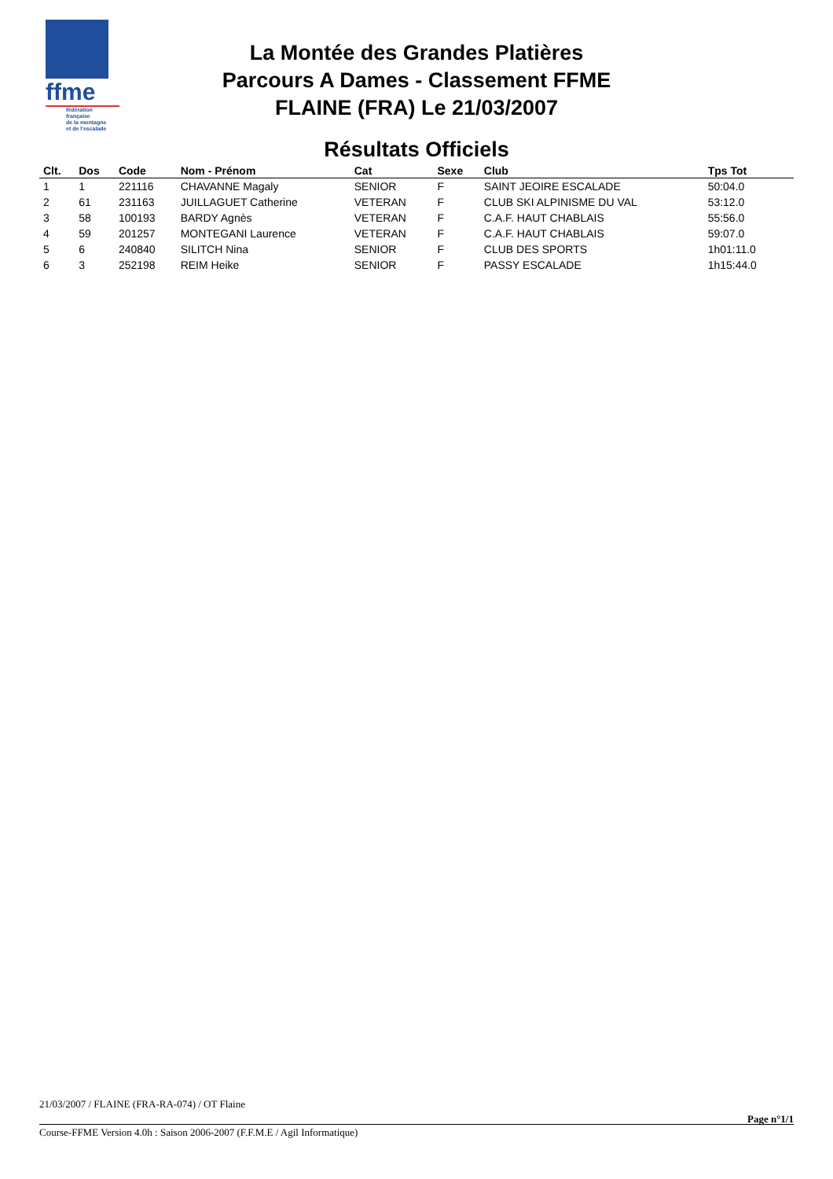ffme
fédération
française
de la montagne
et de l'escalade
La Montée des Grandes Platières
Parcours A Dames - Classement FFME
FLAINE (FRA) Le 21/03/2007
Résultats Officiels
| Clt. | Dos | Code | Nom - Prénom | Cat | Sexe | Club | Tps Tot | |
| --- | --- | --- | --- | --- | --- | --- | --- | --- |
| 1 | 1 | 221116 | CHAVANNE Magaly | SENIOR | F | SAINT JEOIRE ESCALADE | 50:04.0 | |
| 2 | 61 | 231163 | JUILLAGUET Catherine | VETERAN | F | CLUB SKI ALPINISME DU VAL | 53:12.0 | |
| 3 | 58 | 100193 | BARDY Agnès | VETERAN | F | C.A.F. HAUT CHABLAIS | 55:56.0 | |
| 4 | 59 | 201257 | MONTEGANI Laurence | VETERAN | F | C.A.F. HAUT CHABLAIS | 59:07.0 | |
| 5 | 6 | 240840 | SILITCH Nina | SENIOR | F | CLUB DES SPORTS | 1h01:11.0 | |
| 6 | 3 | 252198 | REIM Heike | SENIOR | F | PASSY ESCALADE | 1h15:44.0 | |
21/03/2007 / FLAINE (FRA-RA-074) / OT Flaine
Page n°1/1
Course-FFME Version 4.0h : Saison 2006-2007 (F.F.M.E / Agil Informatique)